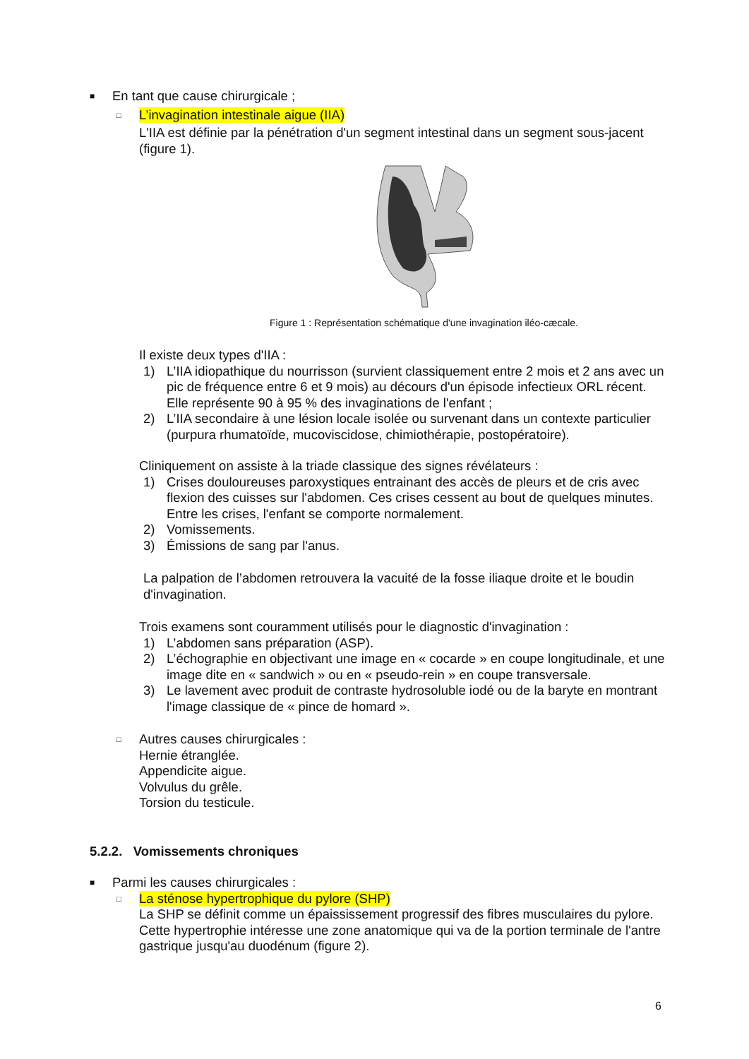■ En tant que cause chirurgicale ;
□ L’invagination intestinale aigue (IIA)
L'IIA est définie par la pénétration d'un segment intestinal dans un segment sous-jacent (figure 1).
Figure 1 : Représentation schématique d'une invagination iléo-cæcale.
Il existe deux types d'IIA :
1) L’IIA idiopathique du nourrisson (survient classiquement entre 2 mois et 2 ans avec un pic de fréquence entre 6 et 9 mois) au décours d'un épisode infectieux ORL récent. Elle représente 90 à 95 % des invaginations de l'enfant ;
2) L’IIA secondaire à une lésion locale isolée ou survenant dans un contexte particulier (purpura rhumatoïde, mucoviscidose, chimiothérapie, postopératoire).
Cliniquement on assiste à la triade classique des signes révélateurs :
1) Crises douloureuses paroxystiques entrainant des accès de pleurs et de cris avec flexion des cuisses sur l'abdomen. Ces crises cessent au bout de quelques minutes. Entre les crises, l'enfant se comporte normalement.
2) Vomissements.
3) Émissions de sang par l'anus.
La palpation de l’abdomen retrouvera la vacuité de la fosse iliaque droite et le boudin d'invagination.
Trois examens sont couramment utilisés pour le diagnostic d'invagination :
1) L’abdomen sans préparation (ASP).
2) L’échographie en objectivant une image en « cocarde » en coupe longitudinale, et une image dite en « sandwich » ou en « pseudo-rein » en coupe transversale.
3) Le lavement avec produit de contraste hydrosoluble iodé ou de la baryte en montrant l'image classique de « pince de homard ».
□ Autres causes chirurgicales :
Hernie étranglée.
Appendicite aigue.
Volvulus du grêle.
Torsion du testicule.
5.2.2. Vomissements chroniques
■ Parmi les causes chirurgicales :
□ La sténose hypertrophique du pylore (SHP)
La SHP se définit comme un épaississement progressif des fibres musculaires du pylore. Cette hypertrophie intéresse une zone anatomique qui va de la portion terminale de l'antre gastrique jusqu'au duodénum (figure 2).
6